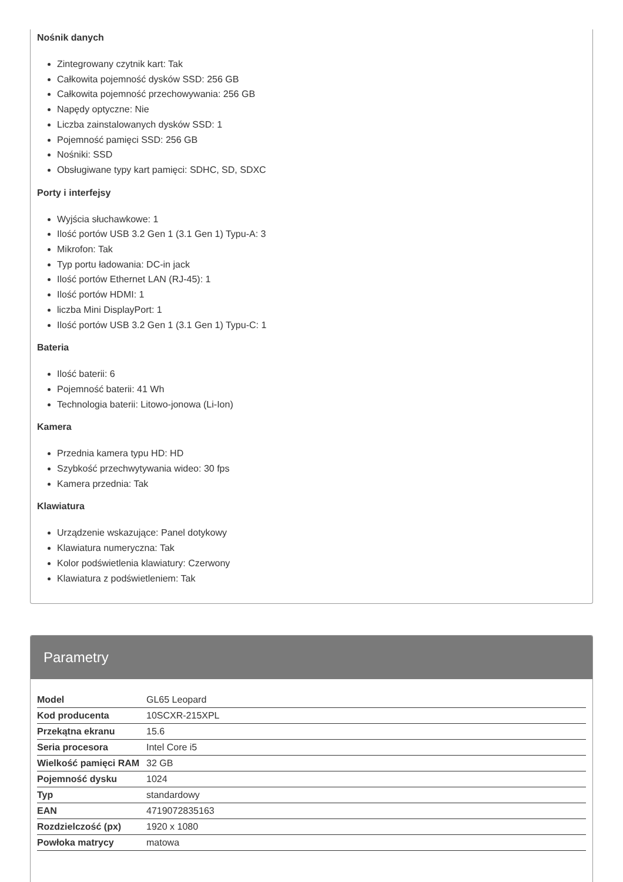Parametry
| Model | GL65 Leopard |
| Kod producenta | 10SCXR-215XPL |
| Przekątna ekranu | 15.6 |
| Seria procesora | Intel Core i5 |
| Wielkość pamięci RAM | 32 GB |
| Pojemność dysku | 1024 |
| Typ | standardowy |
| EAN | 4719072835163 |
| Rozdzielczość (px) | 1920 x 1080 |
| Powłoka matrycy | matowa |
Nośnik danych
Zintegrowany czytnik kart: Tak
Całkowita pojemność dysków SSD: 256 GB
Całkowita pojemność przechowywania: 256 GB
Napędy optyczne: Nie
Liczba zainstalowanych dysków SSD: 1
Pojemność pamięci SSD: 256 GB
Nośniki: SSD
Obsługiwane typy kart pamięci: SDHC, SD, SDXC
Porty i interfejsy
Wyjścia słuchawkowe: 1
Ilość portów USB 3.2 Gen 1 (3.1 Gen 1) Typu-A: 3
Mikrofon: Tak
Typ portu ładowania: DC-in jack
Ilość portów Ethernet LAN (RJ-45): 1
Ilość portów HDMI: 1
liczba Mini DisplayPort: 1
Ilość portów USB 3.2 Gen 1 (3.1 Gen 1) Typu-C: 1
Bateria
Ilość baterii: 6
Pojemność baterii: 41 Wh
Technologia baterii: Litowo-jonowa (Li-Ion)
Kamera
Przednia kamera typu HD: HD
Szybkość przechwytywania wideo: 30 fps
Kamera przednia: Tak
Klawiatura
Urządzenie wskazujące: Panel dotykowy
Klawiatura numeryczna: Tak
Kolor podświetlenia klawiatury: Czerwony
Klawiatura z podświetleniem: Tak